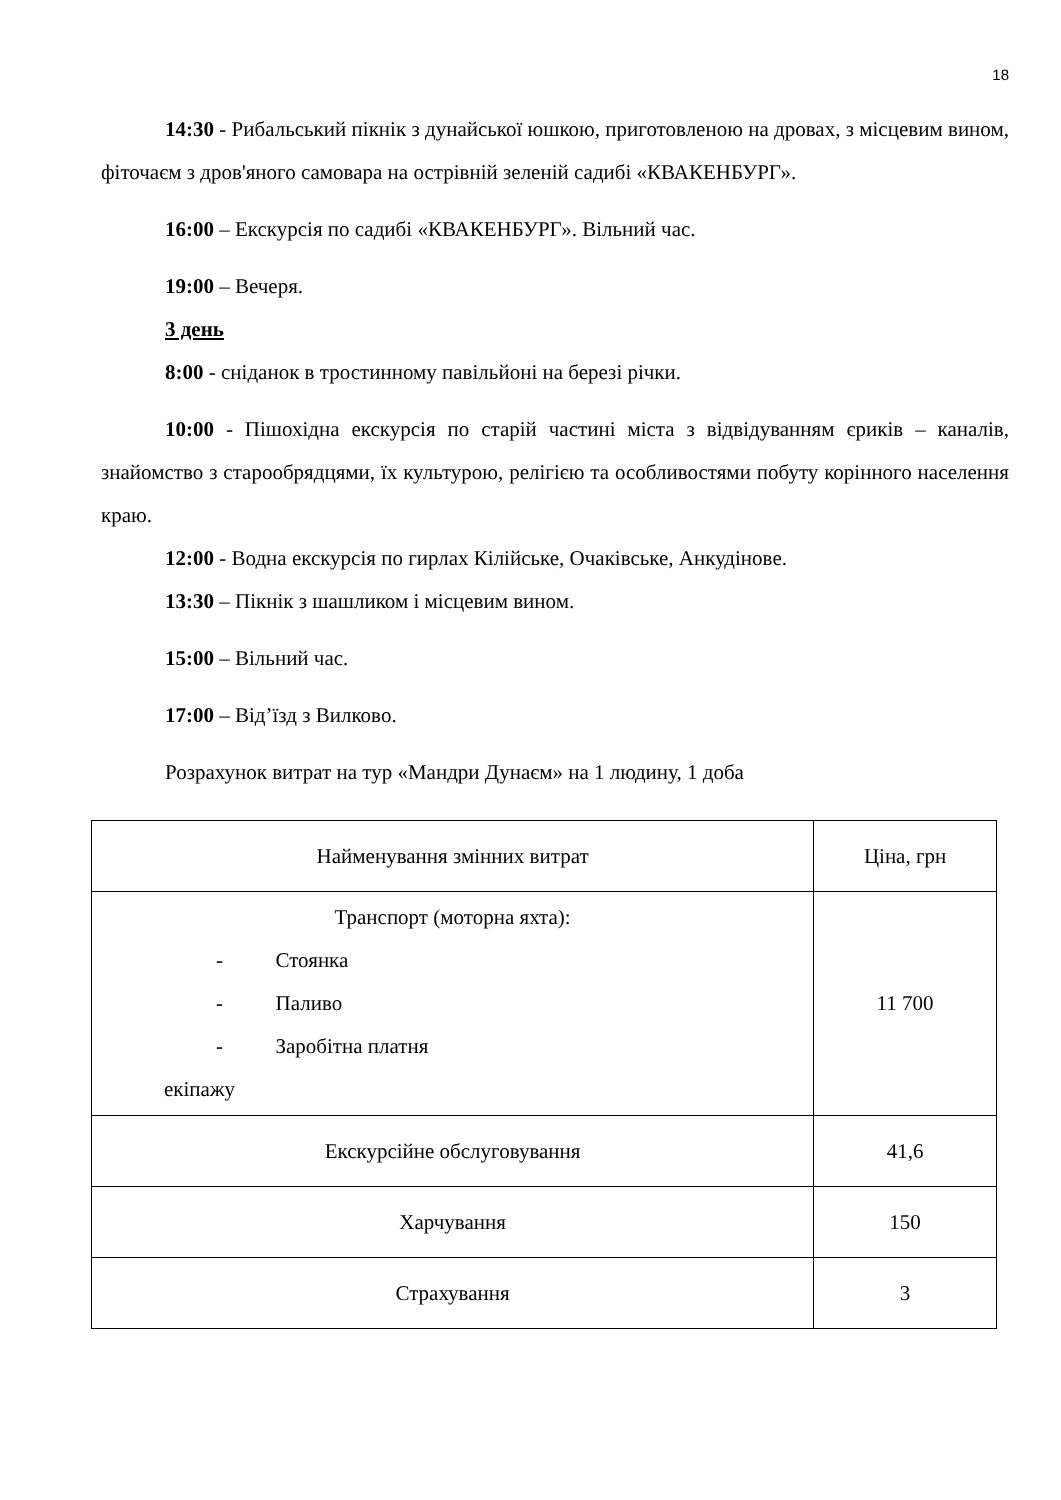18
14:30 - Рибальський пікнік з дунайської юшкою, приготовленою на дровах, з місцевим вином, фіточаєм з дров'яного самовара на острівній зеленій садибі «КВАКЕНБУРГ».
16:00 – Екскурсія по садибі «КВАКЕНБУРГ». Вільний час.
19:00 – Вечеря.
3 день
8:00 - сніданок в тростинному павільйоні на березі річки.
10:00 - Пішохідна екскурсія по старій частині міста з відвідуванням єриків – каналів, знайомство з старообрядцями, їх культурою, релігією та особливостями побуту корінного населення краю.
12:00 - Водна екскурсія по гирлах Кілійське, Очаківське, Анкудінове.
13:30 – Пікнік з шашликом і місцевим вином.
15:00 – Вільний час.
17:00 – Від’їзд з Вилково.
Розрахунок витрат на тур «Мандри Дунаєм» на 1 людину, 1 доба
| Найменування змінних витрат | Ціна, грн |
| --- | --- |
| Транспорт (моторна яхта): - Стоянка - Паливо - Заробітна платня екіпажу | 11 700 |
| Екскурсійне обслуговування | 41,6 |
| Харчування | 150 |
| Страхування | 3 |